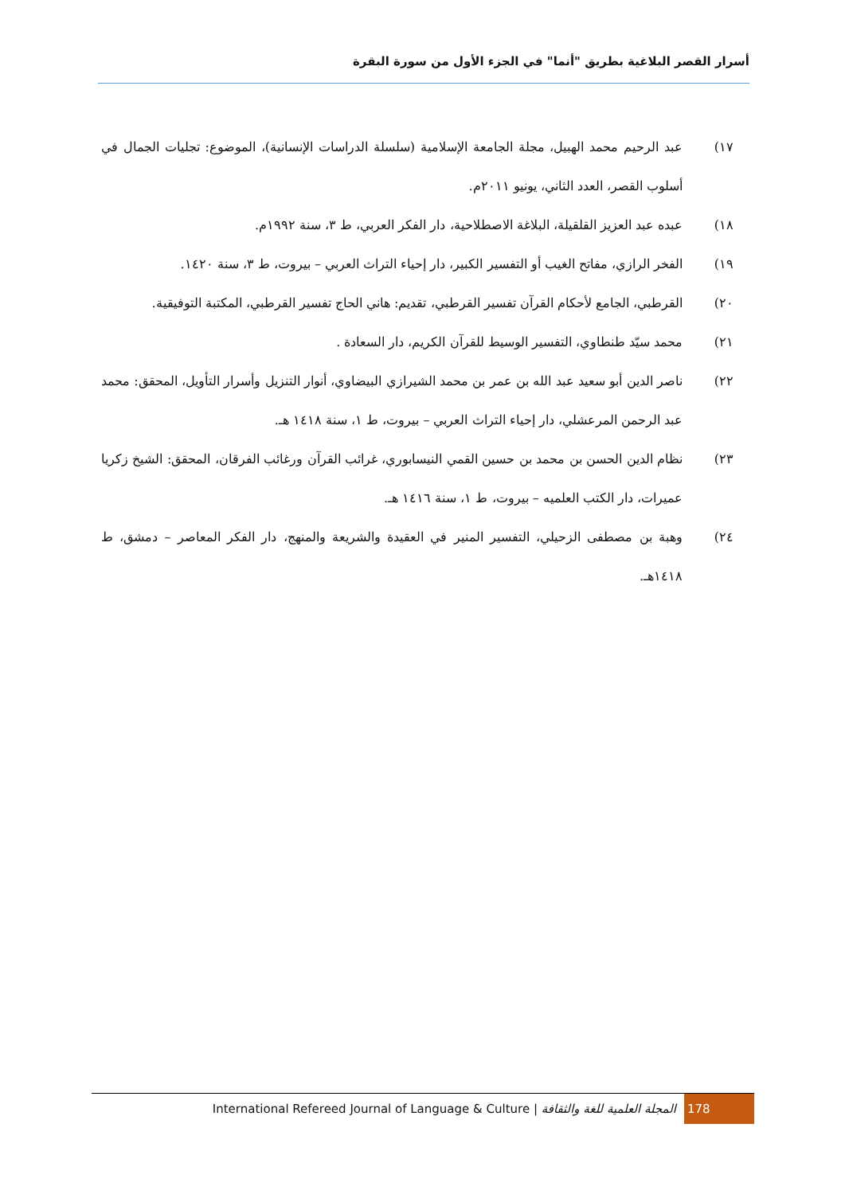أسرار القصر البلاغية بطريق "أنما" في الجزء الأول من سورة البقرة
١٧) عبد الرحيم محمد الهبيل، مجلة الجامعة الإسلامية (سلسلة الدراسات الإنسانية)، الموضوع: تجليات الجمال في أسلوب القصر، العدد الثاني، يونيو ٢٠١١م.
١٨) عبده عبد العزيز القلقيلة، البلاغة الاصطلاحية، دار الفكر العربي، ط ٣، سنة ١٩٩٢م.
١٩) الفخر الرازي، مفاتح الغيب أو التفسير الكبير، دار إحياء التراث العربي – بيروت، ط ٣، سنة ١٤٢٠.
٢٠) القرطبي، الجامع لأحكام القرآن تفسير القرطبي، تقديم: هاني الحاج تفسير القرطبي، المكتبة التوفيقية.
٢١) محمد سيّد طنطاوي، التفسير الوسيط للقرآن الكريم، دار السعادة .
٢٢) ناصر الدين أبو سعيد عبد الله بن عمر بن محمد الشيرازي البيضاوي، أنوار التنزيل وأسرار التأويل، المحقق: محمد عبد الرحمن المرعشلي، دار إحياء التراث العربي – بيروت، ط ١، سنة ١٤١٨ هـ.
٢٣) نظام الدين الحسن بن محمد بن حسين القمي النيسابوري، غرائب القرآن ورغائب الفرقان، المحقق: الشيخ زكريا عميرات، دار الكتب العلميه – بيروت، ط ١، سنة ١٤١٦ هـ.
٢٤) وهبة بن مصطفى الزحيلي، التفسير المنير في العقيدة والشريعة والمنهج، دار الفكر المعاصر – دمشق، ط ١٤١٨هـ.
International Refereed Journal of Language & Culture | المجلة العلمية للغة والثقافة 178